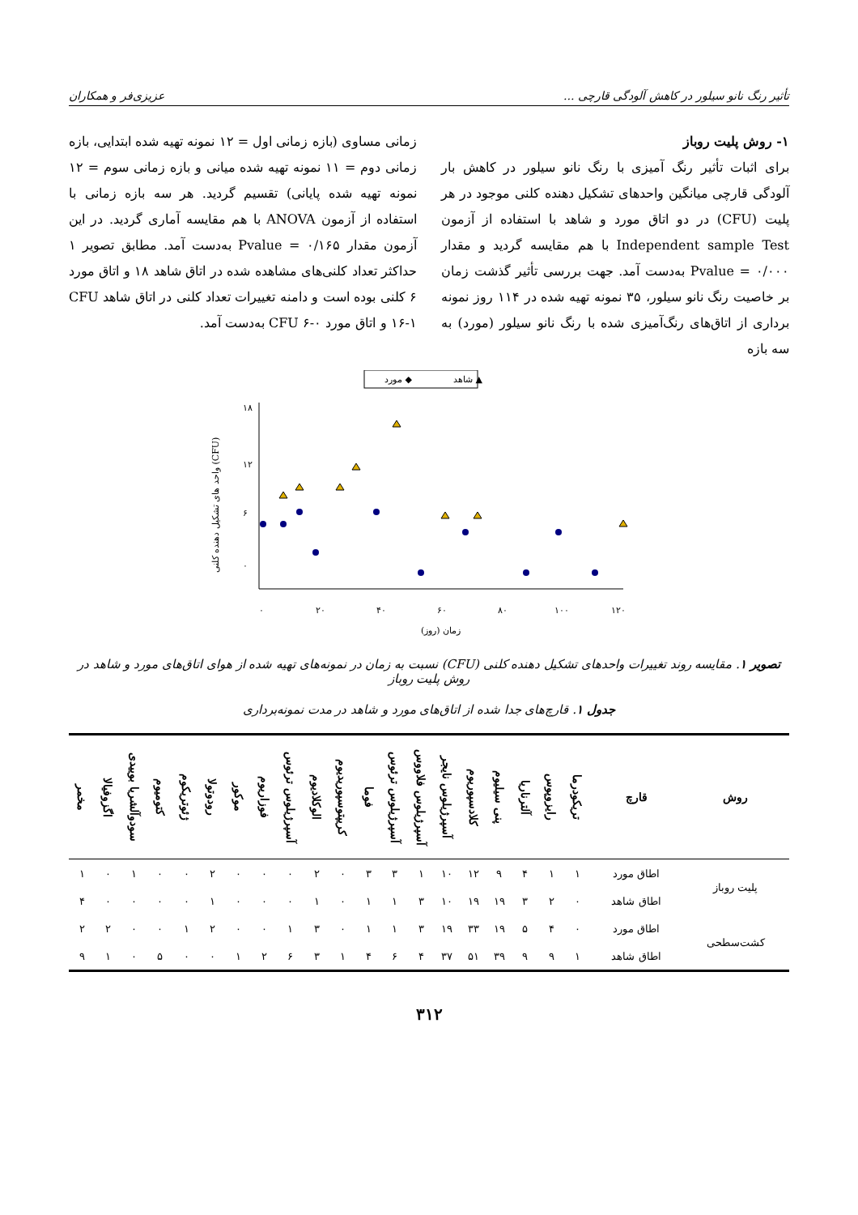تأثیر رنگ نانو سیلور در کاهش آلودگی قارچی ... عزیزی‌فر و همکاران
۱- روش پلیت روباز
برای اثبات تأثیر رنگ آمیزی با رنگ نانو سیلور در کاهش بار آلودگی قارچی میانگین واحدهای تشکیل دهنده کلنی موجود در هر پلیت (CFU) در دو اتاق مورد و شاهد با استفاده از آزمون Independent sample Test با هم مقایسه گردید و مقدار Pvalue = ۰/۰۰۰ به‌دست آمد. جهت بررسی تأثیر گذشت زمان بر خاصیت رنگ نانو سیلور، ۳۵ نمونه تهیه شده در ۱۱۴ روز نمونه برداری از اتاق‌های رنگ‌آمیزی شده با رنگ نانو سیلور (مورد) به سه بازه
زمانی مساوی (بازه زمانی اول = ۱۲ نمونه تهیه شده ابتدایی، بازه زمانی دوم = ۱۱ نمونه تهیه شده میانی و بازه زمانی سوم = ۱۲ نمونه تهیه شده پایانی) تقسیم گردید. هر سه بازه زمانی با استفاده از آزمون ANOVA با هم مقایسه آماری گردید. در این آزمون مقدار Pvalue = ۰/۱۶۵ به‌دست آمد. مطابق تصویر ۱ حداکثر تعداد کلنی‌های مشاهده شده در اتاق شاهد ۱۸ و اتاق مورد ۶ کلنی بوده است و دامنه تغییرات تعداد کلنی در اتاق شاهد CFU ۱۶-۱ و اتاق مورد CFU ۶-۰ به‌دست آمد.
شاهد ▲
مورد ◆
۱۸
۱۲
۶
۰
۰
۲۰
۴۰
۶۰
۸۰
۱۰۰
۱۲۰
زمان (روز)
واحد های تشکیل دهنده کلنی (CFU)
تصویر ۱. مقایسه روند تغییرات واحدهای تشکیل دهنده کلنی (CFU) نسبت به زمان در نمونه‌های تهیه شده از هوای اتاق‌های مورد و شاهد در روش پلیت روباز
جدول ۱. قارچ‌های جدا شده از اتاق‌های مورد و شاهد در مدت نمونه‌برداری
| روش | قارچ | تریکودرما | رایزوپوس | آلترناریا | پنی سیلیوم | کلادسپوریوم | آسپرژیلوس نایجر | آسپرژیلوس فلاووس | آسپرژیلوس ترئوس | فوما | کریپتوسپوریدیوم | الوکلادیوم | آسپرژیلوس ترئوس | فوزاریوم | موکور | رودوتولا | ژئوتریکوم | کتومیوم | سودوآلشریا بوییدی | اگزوفیالا | مخمر |
| --- | --- | --- | --- | --- | --- | --- | --- | --- | --- | --- | --- | --- | --- | --- | --- | --- | --- | --- | --- | --- | --- |
| پلیت روباز | اطاق مورد | ۱ | ۱ | ۴ | ۹ | ۱۲ | ۱۰ | ۱ | ۳ | ۳ | ۰ | ۲ | ۰ | ۰ | ۰ | ۲ | ۰ | ۰ | ۱ | ۰ | ۱ |
| | اطاق شاهد | ۰ | ۲ | ۳ | ۱۹ | ۱۹ | ۱۰ | ۳ | ۱ | ۱ | ۰ | ۱ | ۰ | ۰ | ۰ | ۱ | ۰ | ۰ | ۰ | ۰ | ۴ |
| کشت‌سطحی | اطاق مورد | ۰ | ۴ | ۵ | ۱۹ | ۳۳ | ۱۹ | ۳ | ۱ | ۱ | ۰ | ۳ | ۱ | ۰ | ۰ | ۲ | ۱ | ۰ | ۰ | ۲ | ۲ |
| | اطاق شاهد | ۱ | ۹ | ۹ | ۳۹ | ۵۱ | ۳۷ | ۴ | ۶ | ۴ | ۱ | ۳ | ۶ | ۲ | ۱ | ۰ | ۰ | ۵ | ۰ | ۱ | ۹ |
۳۱۲